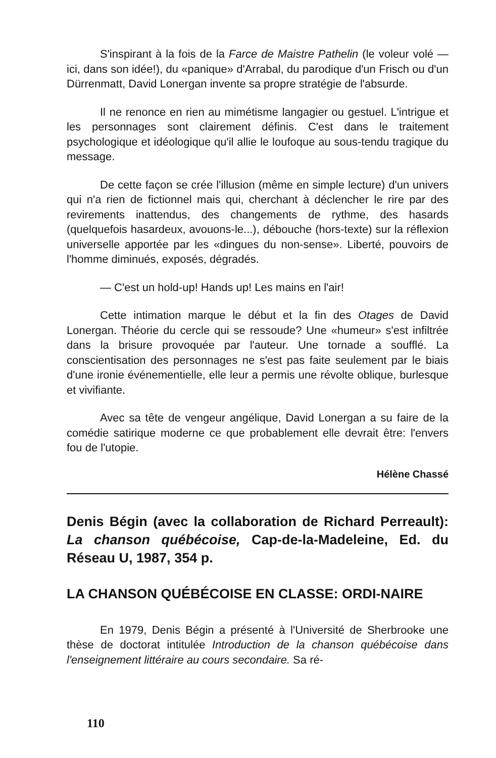S'inspirant à la fois de la Farce de Maistre Pathelin (le voleur volé — ici, dans son idée!), du «panique» d'Arrabal, du parodique d'un Frisch ou d'un Dürrenmatt, David Lonergan invente sa propre stratégie de l'absurde.
Il ne renonce en rien au mimétisme langagier ou gestuel. L'intrigue et les personnages sont clairement définis. C'est dans le traitement psychologique et idéologique qu'il allie le loufoque au sous-tendu tragique du message.
De cette façon se crée l'illusion (même en simple lecture) d'un univers qui n'a rien de fictionnel mais qui, cherchant à déclencher le rire par des revirements inattendus, des changements de rythme, des hasards (quelquefois hasardeux, avouons-le...), débouche (hors-texte) sur la réflexion universelle apportée par les «dingues du non-sense». Liberté, pouvoirs de l'homme diminués, exposés, dégradés.
— C'est un hold-up! Hands up! Les mains en l'air!
Cette intimation marque le début et la fin des Otages de David Lonergan. Théorie du cercle qui se ressoude? Une «humeur» s'est infiltrée dans la brisure provoquée par l'auteur. Une tornade a soufflé. La conscientisation des personnages ne s'est pas faite seulement par le biais d'une ironie événementielle, elle leur a permis une révolte oblique, burlesque et vivifiante.
Avec sa tête de vengeur angélique, David Lonergan a su faire de la comédie satirique moderne ce que probablement elle devrait être: l'envers fou de l'utopie.
Hélène Chassé
Denis Bégin (avec la collaboration de Richard Perreault): La chanson québécoise, Cap-de-la-Madeleine, Ed. du Réseau U, 1987, 354 p.
LA CHANSON QUÉBÉCOISE EN CLASSE: ORDI-NAIRE
En 1979, Denis Bégin a présenté à l'Université de Sherbrooke une thèse de doctorat intitulée Introduction de la chanson québécoise dans l'enseignement littéraire au cours secondaire. Sa ré-
110